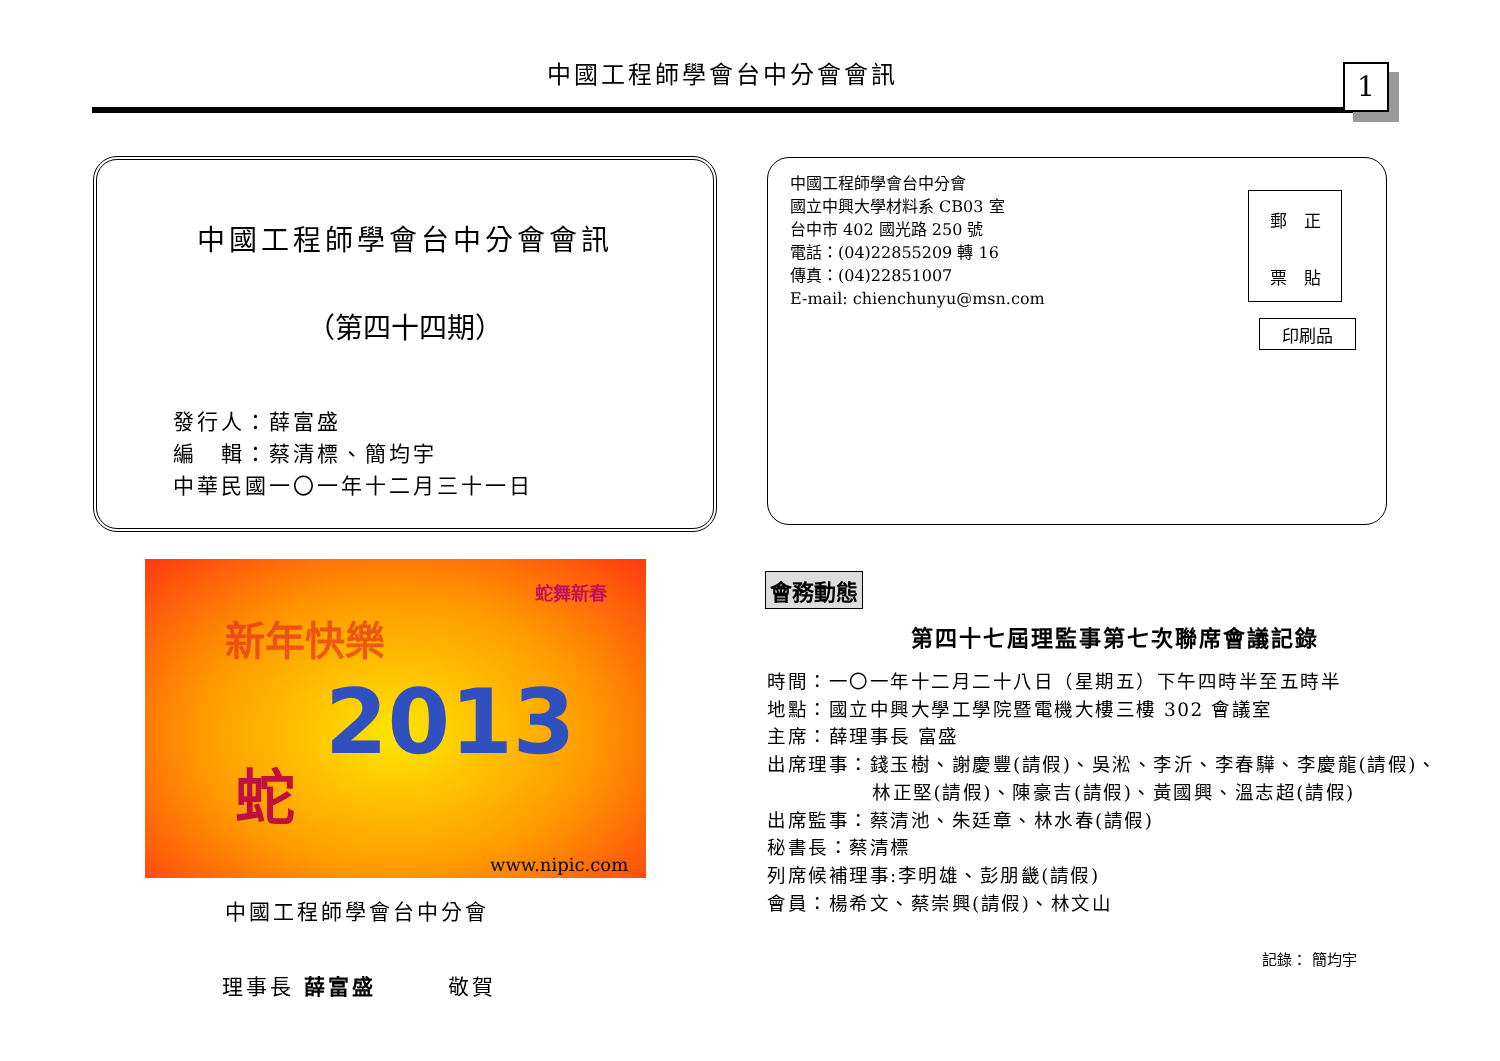中國工程師學會台中分會會訊 1
中國工程師學會台中分會會訊
（第四十四期）
發行人：薛富盛
編　輯：蔡清標、簡均宇
中華民國一〇一年十二月三十一日
中國工程師學會台中分會
國立中興大學材料系 CB03 室
台中市 402 國光路 250 號
電話：(04)22855209 轉 16
傳真：(04)22851007
E-mail: chienchunyu@msn.com
郵　正
票　貼
印刷品
新年快樂
蛇舞新春
2013
蛇
www.nipic.com
中國工程師學會台中分會
理事長 薛富盛　　　敬賀
會務動態
第四十七屆理監事第七次聯席會議記錄
時間：一〇一年十二月二十八日（星期五）下午四時半至五時半
地點：國立中興大學工學院暨電機大樓三樓 302 會議室
主席：薛理事長 富盛
出席理事：錢玉樹、謝慶豐(請假)、吳淞、李沂、李春驊、李慶龍(請假)、
林正堅(請假)、陳豪吉(請假)、黃國興、溫志超(請假)
出席監事：蔡清池、朱廷章、林水春(請假)
秘書長：蔡清標
列席候補理事:李明雄、彭朋畿(請假)
會員：楊希文、蔡崇興(請假)、林文山
記錄： 簡均宇